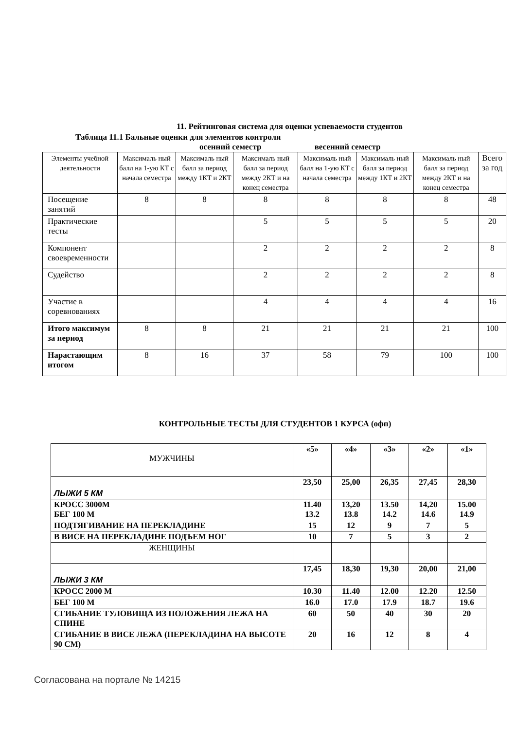11. Рейтинговая система для оценки успеваемости студентов
Таблица 11.1 Бальные оценки для элементов контроля
осенний семестр весенний семестр
| Элементы учебной деятельности | Максималь ный балл на 1-ую КТ с начала семестра | Максималь ный балл за период между 1КТ и 2КТ | Максималь ный балл за период между 2КТ и на конец семестра | Максималь ный балл на 1-ую КТ с начала семестра | Максималь ный балл за период между 1КТ и 2КТ | Максималь ный балл за период между 2КТ и на конец семестра | Всего за год |
| --- | --- | --- | --- | --- | --- | --- | --- |
| Посещение занятий | 8 | 8 | 8 | 8 | 8 | 8 | 48 |
| Практические тесты | | | 5 | 5 | 5 | 5 | 20 |
| Компонент своевременности | | | 2 | 2 | 2 | 2 | 8 |
| Судейство | | | 2 | 2 | 2 | 2 | 8 |
| Участие в соревнованиях | | | 4 | 4 | 4 | 4 | 16 |
| Итого максимум за период | 8 | 8 | 21 | 21 | 21 | 21 | 100 |
| Нарастающим итогом | 8 | 16 | 37 | 58 | 79 | 100 | 100 |
КОНТРОЛЬНЫЕ ТЕСТЫ ДЛЯ СТУДЕНТОВ 1 КУРСА (офп)
| МУЖЧИНЫ | «5» | «4» | «3» | «2» | «1» |
| ЛЫЖИ 5 КМ | 23,50 | 25,00 | 26,35 | 27,45 | 28,30 |
| КРОСС 3000М БЕГ 100 М | 11.40 13.2 | 13,20 13.8 | 13.50 14.2 | 14,20 14.6 | 15.00 14.9 |
| ПОДТЯГИВАНИЕ НА ПЕРЕКЛАДИНЕ | 15 | 12 | 9 | 7 | 5 |
| В ВИСЕ НА ПЕРЕКЛАДИНЕ ПОДЪЕМ НОГ | 10 | 7 | 5 | 3 | 2 |
| ЖЕНЩИНЫ | | | | | |
| ЛЫЖИ 3 КМ | 17,45 | 18,30 | 19,30 | 20,00 | 21,00 |
| КРОСС 2000 М | 10.30 | 11.40 | 12.00 | 12.20 | 12.50 |
| БЕГ 100 М | 16.0 | 17.0 | 17.9 | 18.7 | 19.6 |
| СГИБАНИЕ ТУЛОВИЩА ИЗ ПОЛОЖЕНИЯ ЛЕЖА НА СПИНЕ | 60 | 50 | 40 | 30 | 20 |
| СГИБАНИЕ В ВИСЕ ЛЕЖА (ПЕРЕКЛАДИНА НА ВЫСОТЕ 90 СМ) | 20 | 16 | 12 | 8 | 4 |
Согласована на портале № 14215